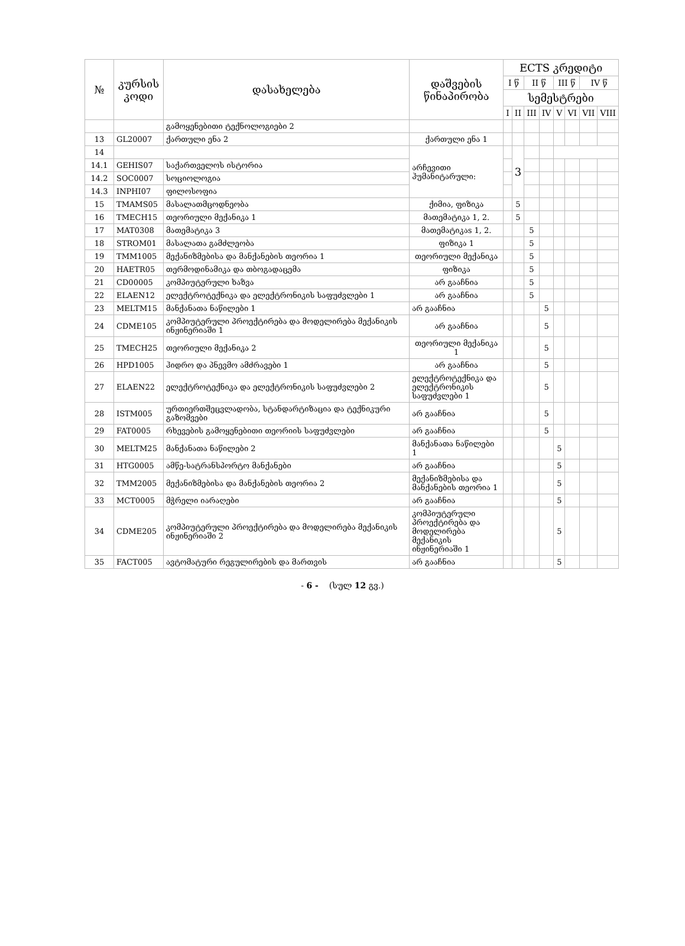| № | კურსის კოდი | დასახელება | დაშვების წინაპირობა | ECTS კრედიტი | | | | | | | |
| --- | --- | --- | --- | --- | --- | --- | --- | --- | --- | --- | --- |
| | | | | I წ | | II წ | | III წ | | IV წ | |
| | | | | სემესტრები | | | | | | | |
| | | | | I | II | III | IV | V | VI | VII | VIII |
| | | გამოყენებითი ტექნოლოგიები 2 | | | | | | | | | |
| 13 | GL20007 | ქართული ენა 2 | ქართული ენა 1 | | | | | | | | |
| 14 | | | არჩევითი ჰუმანიტარული: | | 3 | | | | | | |
| 14.1 | GEHIS07 | საქართველოს ისტორია | | | | | | | | | |
| 14.2 | SOC0007 | სოციოლოგია | | | | | | | | | |
| 14.3 | INPHI07 | ფილოსოფია | | | | | | | | | |
| 15 | TMAMS05 | მასალათმცოდნეობა | ქიმია, ფიზიკა | | 5 | | | | | | |
| 16 | TMECH15 | თეორიული მექანიკა 1 | მათემატიკა 1, 2. | | 5 | | | | | | |
| 17 | MAT0308 | მათემატიკა 3 | მათემატიკაs 1, 2. | | | 5 | | | | | |
| 18 | STROM01 | მასალათა გამძლეობა | ფიზიკა 1 | | | 5 | | | | | |
| 19 | TMM1005 | მექანიზმებისა და მანქანების თეორია 1 | თეორიული მექანიკა | | | 5 | | | | | |
| 20 | HAETR05 | თერმოდინამიკა და თბოგადაცემა | ფიზიკა | | | 5 | | | | | |
| 21 | CD00005 | კომპიუტერული ხაზვა | არ გააჩნია | | | 5 | | | | | |
| 22 | ELAEN12 | ელექტროტექნიკა და ელექტრონიკის საფუძვლები 1 | არ გააჩნია | | | 5 | | | | | |
| 23 | MELTM15 | მანქანათა ნაწილები 1 | არ გააჩნია | | | | 5 | | | | |
| 24 | CDME105 | კომპიუტერული პროექტირება და მოდელირება მექანიკის ინჟინერიაში 1 | არ გააჩნია | | | | 5 | | | | |
| 25 | TMECH25 | თეორიული მექანიკა 2 | თეორიული მექანიკა 1 | | | | 5 | | | | |
| 26 | HPD1005 | ჰიდრო და პნევმო ამძრავები 1 | არ გააჩნია | | | | 5 | | | | |
| 27 | ELAEN22 | ელექტროტექნიკა და ელექტრონიკის საფუძვლები 2 | ელექტროტექნიკა და ელექტრონიკის საფუძვლები 1 | | | | 5 | | | | |
| 28 | ISTM005 | ურთიერთშეცვლადობა, სტანდარტიზაცია და ტექნიკური გაზომვები | არ გააჩნია | | | | 5 | | | | |
| 29 | FAT0005 | რხევების გამოყენებითი თეორიის საფუძვლები | არ გააჩნია | | | | 5 | | | | |
| 30 | MELTM25 | მანქანათა ნაწილები 2 | მანქანათა ნაწილები 1 | | | | | 5 | | | |
| 31 | HTG0005 | ამწე-სატრანსპორტო მანქანები | არ გააჩნია | | | | | 5 | | | |
| 32 | TMM2005 | მექანიზმებისა და მანქანების თეორია 2 | მექანიზმებისა და მანქანების თეორია 1 | | | | | 5 | | | |
| 33 | MCT0005 | მჭრელი იარაღები | არ გააჩნია | | | | | 5 | | | |
| 34 | CDME205 | კომპიუტერული პროექტირება და მოდელირება მექანიკის ინჟინერიაში 2 | კომპიუტერული პროექტირება და მოდელირება მექანიკის ინჟინერიაში 1 | | | | | 5 | | | |
| 35 | FACT005 | ავტომატური რეგულირების და მართვის | არ გააჩნია | | | | | 5 | | | |
- 6 - (სულ 12 გვ.)